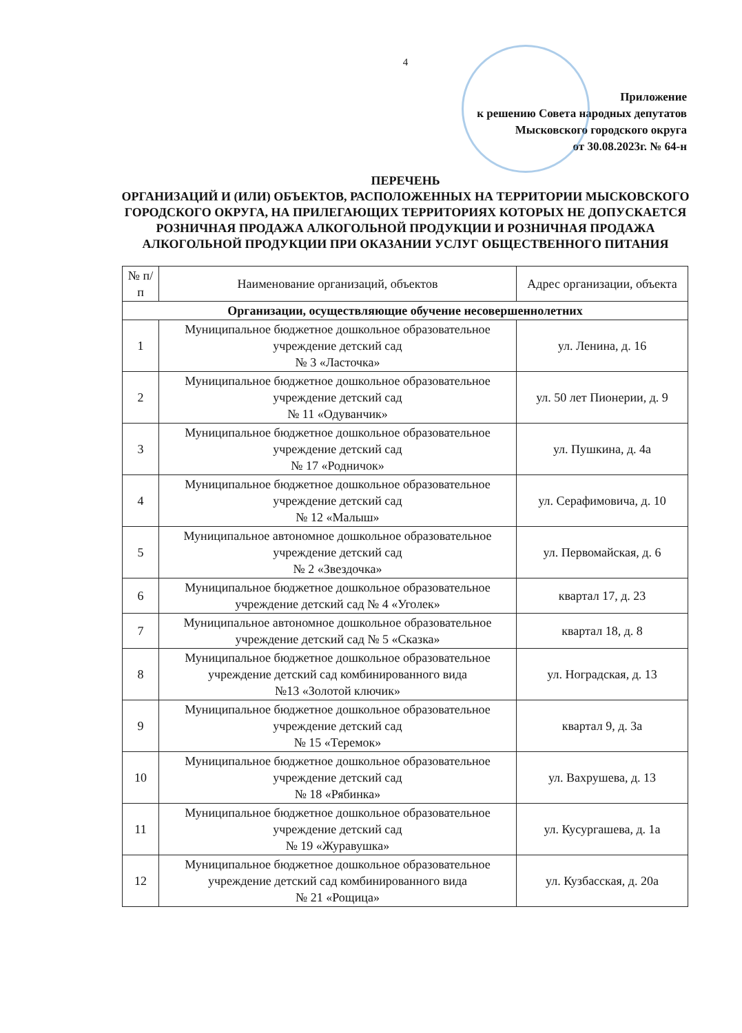4
Приложение
к решению Совета народных депутатов
Мысковского городского округа
от 30.08.2023г. № 64-н
ПЕРЕЧЕНЬ
ОРГАНИЗАЦИЙ И (ИЛИ) ОБЪЕКТОВ, РАСПОЛОЖЕННЫХ НА ТЕРРИТОРИИ МЫСКОВСКОГО ГОРОДСКОГО ОКРУГА, НА ПРИЛЕГАЮЩИХ ТЕРРИТОРИЯХ КОТОРЫХ НЕ ДОПУСКАЕТСЯ РОЗНИЧНАЯ ПРОДАЖА АЛКОГОЛЬНОЙ ПРОДУКЦИИ И РОЗНИЧНАЯ ПРОДАЖА АЛКОГОЛЬНОЙ ПРОДУКЦИИ ПРИ ОКАЗАНИИ УСЛУГ ОБЩЕСТВЕННОГО ПИТАНИЯ
| № п/п | Наименование организаций, объектов | Адрес организации, объекта |
| --- | --- | --- |
| Организации, осуществляющие обучение несовершеннолетних | | |
| 1 | Муниципальное бюджетное дошкольное образовательное учреждение детский сад № 3 «Ласточка» | ул. Ленина, д. 16 |
| 2 | Муниципальное бюджетное дошкольное образовательное учреждение детский сад № 11 «Одуванчик» | ул. 50 лет Пионерии, д. 9 |
| 3 | Муниципальное бюджетное дошкольное образовательное учреждение детский сад № 17 «Родничок» | ул. Пушкина, д. 4а |
| 4 | Муниципальное бюджетное дошкольное образовательное учреждение детский сад № 12 «Малыш» | ул. Серафимовича, д. 10 |
| 5 | Муниципальное автономное дошкольное образовательное учреждение детский сад № 2 «Звездочка» | ул. Первомайская, д. 6 |
| 6 | Муниципальное бюджетное дошкольное образовательное учреждение детский сад № 4 «Уголек» | квартал 17, д. 23 |
| 7 | Муниципальное автономное дошкольное образовательное учреждение детский сад № 5 «Сказка» | квартал 18, д. 8 |
| 8 | Муниципальное бюджетное дошкольное образовательное учреждение детский сад комбинированного вида №13 «Золотой ключик» | ул. Ноградская, д. 13 |
| 9 | Муниципальное бюджетное дошкольное образовательное учреждение детский сад № 15 «Теремок» | квартал 9, д. 3а |
| 10 | Муниципальное бюджетное дошкольное образовательное учреждение детский сад № 18 «Рябинка» | ул. Вахрушева, д. 13 |
| 11 | Муниципальное бюджетное дошкольное образовательное учреждение детский сад № 19 «Журавушка» | ул. Кусургашева, д. 1а |
| 12 | Муниципальное бюджетное дошкольное образовательное учреждение детский сад комбинированного вида № 21 «Рощица» | ул. Кузбасская, д. 20а |